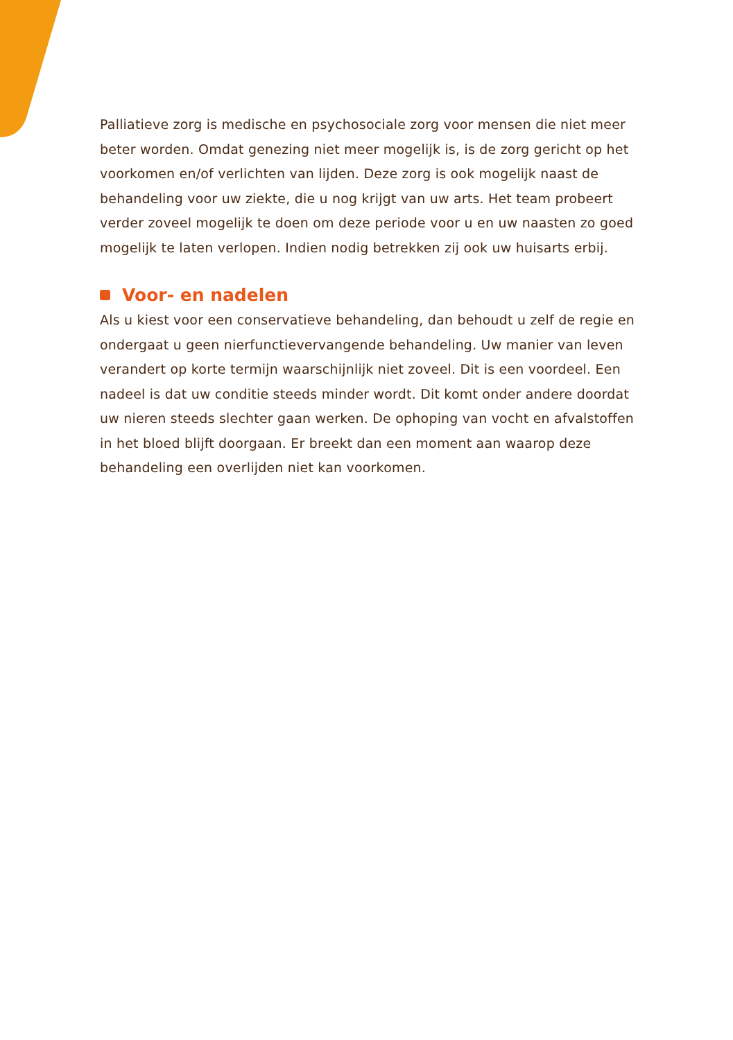Palliatieve zorg is medische en psychosociale zorg voor mensen die niet meer beter worden. Omdat genezing niet meer mogelijk is, is de zorg gericht op het voorkomen en/of verlichten van lijden. Deze zorg is ook mogelijk naast de behandeling voor uw ziekte, die u nog krijgt van uw arts. Het team probeert verder zoveel mogelijk te doen om deze periode voor u en uw naasten zo goed mogelijk te laten verlopen. Indien nodig betrekken zij ook uw huisarts erbij.
Voor- en nadelen
Als u kiest voor een conservatieve behandeling, dan behoudt u zelf de regie en ondergaat u geen nierfunctievervangende behandeling. Uw manier van leven verandert op korte termijn waarschijnlijk niet zoveel. Dit is een voordeel. Een nadeel is dat uw conditie steeds minder wordt. Dit komt onder andere doordat uw nieren steeds slechter gaan werken. De ophoping van vocht en afvalstoffen in het bloed blijft doorgaan. Er breekt dan een moment aan waarop deze behandeling een overlijden niet kan voorkomen.